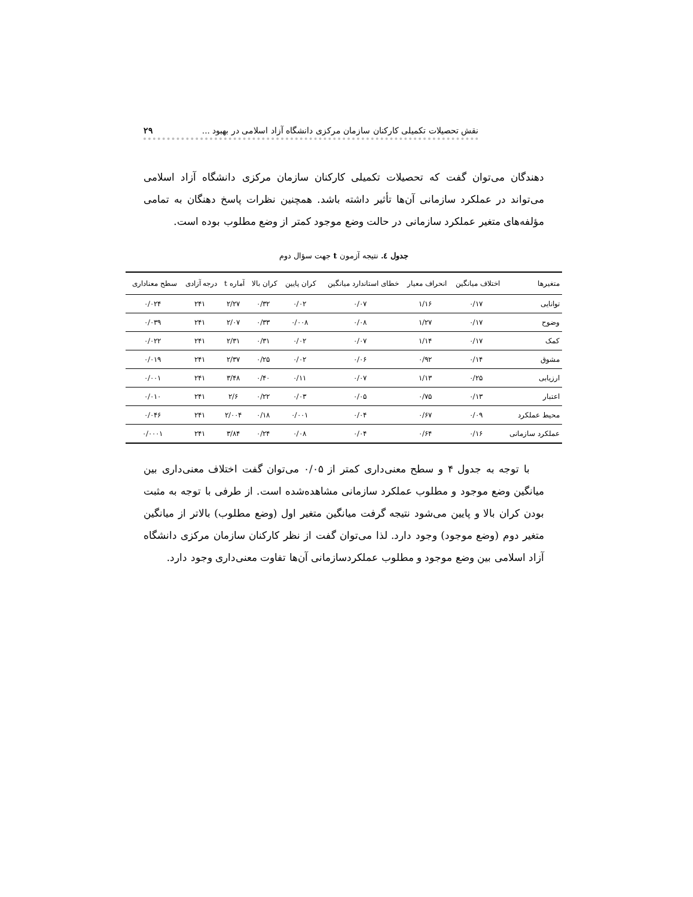نقش تحصیلات تکمیلی کارکنان سازمان مرکزی دانشگاه آزاد اسلامی در بهبود ... ۲۹
دهندگان می‌توان گفت که تحصیلات تکمیلی کارکنان سازمان مرکزی دانشگاه آزاد اسلامی می‌تواند در عملکرد سازمانی آن‌ها تأثیر داشته باشد. همچنین نظرات پاسخ دهنگان به تمامی مؤلفه‌های متغیر عملکرد سازمانی در حالت وضع موجود کمتر از وضع مطلوب بوده است.
جدول ٤. نتیجه آزمون t جهت سؤال دوم
| متغیرها | اختلاف میانگین | انحراف معیار | خطای استاندارد میانگین | کران پایین | کران بالا | آماره t | درجه آزادی | سطح معناداری |
| --- | --- | --- | --- | --- | --- | --- | --- | --- |
| توانایی | ۰/۱۷ | ۱/۱۶ | ۰/۰۷ | ۰/۰۲ | ۰/۳۲ | ۲/۲۷ | ۲۴۱ | ۰/۰۲۴ |
| وضوح | ۰/۱۷ | ۱/۲۷ | ۰/۰۸ | ۰/۰۰۸ | ۰/۳۳ | ۲/۰۷ | ۲۴۱ | ۰/۰۳۹ |
| کمک | ۰/۱۷ | ۱/۱۴ | ۰/۰۷ | ۰/۰۲ | ۰/۳۱ | ۲/۳۱ | ۲۴۱ | ۰/۰۲۲ |
| مشوق | ۰/۱۴ | ۰/۹۲ | ۰/۰۶ | ۰/۰۲ | ۰/۲۵ | ۲/۳۷ | ۲۴۱ | ۰/۰۱۹ |
| ارزیابی | ۰/۲۵ | ۱/۱۳ | ۰/۰۷ | ۰/۱۱ | ۰/۴۰ | ۳/۴۸ | ۲۴۱ | ۰/۰۰۱ |
| اعتبار | ۰/۱۳ | ۰/۷۵ | ۰/۰۵ | ۰/۰۳ | ۰/۲۲ | ۲/۶ | ۲۴۱ | ۰/۰۱۰ |
| محیط عملکرد | ۰/۰۹ | ۰/۶۷ | ۰/۰۴ | ۰/۰۰۱ | ۰/۱۸ | ۲/۰۰۴ | ۲۴۱ | ۰/۰۴۶ |
| عملکرد سازمانی | ۰/۱۶ | ۰/۶۴ | ۰/۰۴ | ۰/۰۸ | ۰/۲۴ | ۳/۸۴ | ۲۴۱ | ۰/۰۰۰۱ |
با توجه به جدول ۴ و سطح معنی‌داری کمتر از ۰/۰۵ می‌توان گفت اختلاف معنی‌داری بین میانگین وضع موجود و مطلوب عملکرد سازمانی مشاهده‌شده است. از طرفی با توجه به مثبت بودن کران بالا و پایین می‌شود نتیجه گرفت میانگین متغیر اول (وضع مطلوب) بالاتر از میانگین متغیر دوم (وضع موجود) وجود دارد. لذا می‌توان گفت از نظر کارکنان سازمان مرکزی دانشگاه آزاد اسلامی بین وضع موجود و مطلوب عملکردسازمانی آن‌ها تفاوت معنی‌داری وجود دارد.